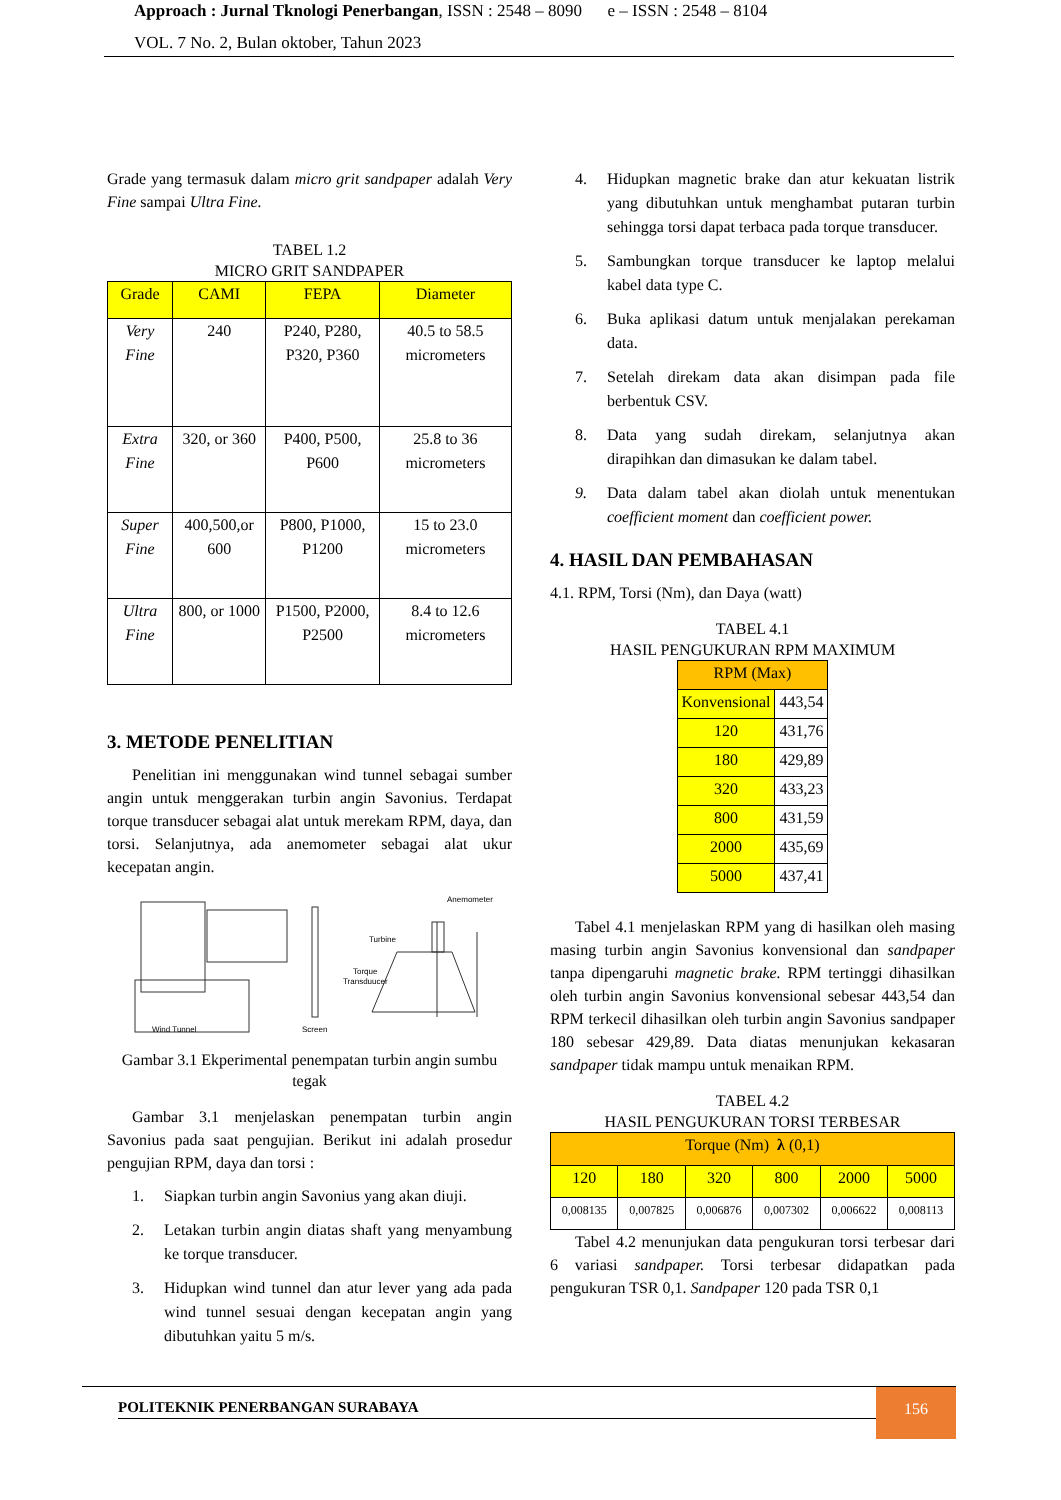Approach : Jurnal Tknologi Penerbangan, ISSN : 2548 – 8090 e – ISSN : 2548 – 8104
VOL. 7 No. 2, Bulan oktober, Tahun 2023
Grade yang termasuk dalam micro grit sandpaper adalah Very Fine sampai Ultra Fine.
TABEL 1.2
MICRO GRIT SANDPAPER
| Grade | CAMI | FEPA | Diameter |
| --- | --- | --- | --- |
| Very Fine | 240 | P240, P280, P320, P360 | 40.5 to 58.5 micrometers |
| Extra Fine | 320, or 360 | P400, P500, P600 | 25.8 to 36 micrometers |
| Super Fine | 400,500,or 600 | P800, P1000, P1200 | 15 to 23.0 micrometers |
| Ultra Fine | 800, or 1000 | P1500, P2000, P2500 | 8.4 to 12.6 micrometers |
3. METODE PENELITIAN
Penelitian ini menggunakan wind tunnel sebagai sumber angin untuk menggerakan turbin angin Savonius. Terdapat torque transducer sebagai alat untuk merekam RPM, daya, dan torsi. Selanjutnya, ada anemometer sebagai alat ukur kecepatan angin.
Anemometer
Turbine
Torque
Transduucer
Wind Tunnel
Screen
Gambar 3.1 Ekperimental penempatan turbin angin sumbu tegak
Gambar 3.1 menjelaskan penempatan turbin angin Savonius pada saat pengujian. Berikut ini adalah prosedur pengujian RPM, daya dan torsi :
1. Siapkan turbin angin Savonius yang akan diuji.
2. Letakan turbin angin diatas shaft yang menyambung ke torque transducer.
3. Hidupkan wind tunnel dan atur lever yang ada pada wind tunnel sesuai dengan kecepatan angin yang dibutuhkan yaitu 5 m/s.
4. Hidupkan magnetic brake dan atur kekuatan listrik yang dibutuhkan untuk menghambat putaran turbin sehingga torsi dapat terbaca pada torque transducer.
5. Sambungkan torque transducer ke laptop melalui kabel data type C.
6. Buka aplikasi datum untuk menjalakan perekaman data.
7. Setelah direkam data akan disimpan pada file berbentuk CSV.
8. Data yang sudah direkam, selanjutnya akan dirapihkan dan dimasukan ke dalam tabel.
9. Data dalam tabel akan diolah untuk menentukan coefficient moment dan coefficient power.
4. HASIL DAN PEMBAHASAN
4.1. RPM, Torsi (Nm), dan Daya (watt)
TABEL 4.1
HASIL PENGUKURAN RPM MAXIMUM
| RPM (Max) | |
| Konvensional | 443,54 |
| 120 | 431,76 |
| 180 | 429,89 |
| 320 | 433,23 |
| 800 | 431,59 |
| 2000 | 435,69 |
| 5000 | 437,41 |
Tabel 4.1 menjelaskan RPM yang di hasilkan oleh masing masing turbin angin Savonius konvensional dan sandpaper tanpa dipengaruhi magnetic brake. RPM tertinggi dihasilkan oleh turbin angin Savonius konvensional sebesar 443,54 dan RPM terkecil dihasilkan oleh turbin angin Savonius sandpaper 180 sebesar 429,89. Data diatas menunjukan kekasaran sandpaper tidak mampu untuk menaikan RPM.
TABEL 4.2
HASIL PENGUKURAN TORSI TERBESAR
| Torque (Nm) λ (0,1) | | | | | |
| 120 | 180 | 320 | 800 | 2000 | 5000 |
| 0,008135 | 0,007825 | 0,006876 | 0,007302 | 0,006622 | 0,008113 |
Tabel 4.2 menunjukan data pengukuran torsi terbesar dari 6 variasi sandpaper. Torsi terbesar didapatkan pada pengukuran TSR 0,1. Sandpaper 120 pada TSR 0,1
POLITEKNIK PENERBANGAN SURABAYA
156